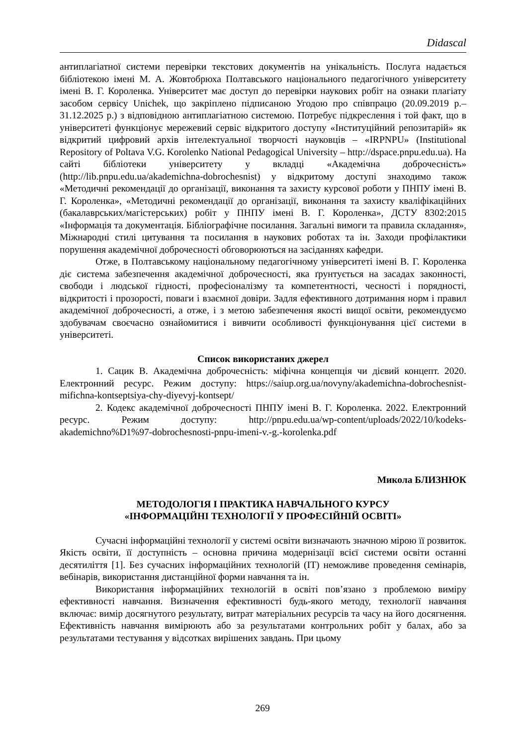Didascal
антиплагіатної системи перевірки текстових документів на унікальність. Послуга надається бібліотекою імені М. А. Жовтобрюха Полтавського національного педагогічного університету імені В. Г. Короленка. Університет має доступ до перевірки наукових робіт на ознаки плагіату засобом сервісу Unichek, що закріплено підписаною Угодою про співпрацю (20.09.2019 р.– 31.12.2025 р.) з відповідною антиплагіатною системою. Потребує підкреслення і той факт, що в університеті функціонує мережевий сервіс відкритого доступу «Інституційний репозитарій» як відкритий цифровий архів інтелектуальної творчості науковців – «IRPNPU» (Institutional Repository of Poltava V.G. Korolenko National Pedagogical University – http://dspace.pnpu.edu.ua). На сайті бібліотеки університету у вкладці «Академічна доброчесність» (http://lib.pnpu.edu.ua/akademichna-dobrochesnist) у відкритому доступі знаходимо також «Методичні рекомендації до організації, виконання та захисту курсової роботи у ПНПУ імені В. Г. Короленка», «Методичні рекомендації до організації, виконання та захисту кваліфікаційних (бакалаврських/магістерських) робіт у ПНПУ імені В. Г. Короленка», ДСТУ 8302:2015 «Інформація та документація. Бібліографічне посилання. Загальні вимоги та правила складання», Міжнародні стилі цитування та посилання в наукових роботах та ін. Заходи профілактики порушення академічної доброчесності обговорюються на засіданнях кафедри.
Отже, в Полтавському національному педагогічному університеті імені В. Г. Короленка діє система забезпечення академічної доброчесності, яка ґрунтується на засадах законності, свободи і людської гідності, професіоналізму та компетентності, чесності і порядності, відкритості і прозорості, поваги і взаємної довіри. Задля ефективного дотримання норм і правил академічної доброчесності, а отже, і з метою забезпечення якості вищої освіти, рекомендуємо здобувачам своєчасно ознайомитися і вивчити особливості функціонування цієї системи в університеті.
Список використаних джерел
1. Сацик В. Академічна доброчесність: міфічна концепція чи дієвий концепт. 2020. Електронний ресурс. Режим доступу: https://saiup.org.ua/novyny/akademichna-dobrochesnist-mifichna-kontseptsiya-chy-diyevyj-kontsept/
2. Кодекс академічної доброчесності ПНПУ імені В. Г. Короленка. 2022. Електронний ресурс. Режим доступу: http://pnpu.edu.ua/wp-content/uploads/2022/10/kodeks-akademichno%D1%97-dobrochesnosti-pnpu-imeni-v.-g.-korolenka.pdf
Микола БЛИЗНЮК
МЕТОДОЛОГІЯ І ПРАКТИКА НАВЧАЛЬНОГО КУРСУ
«ІНФОРМАЦІЙНІ ТЕХНОЛОГІЇ У ПРОФЕСІЙНІЙ ОСВІТІ»
Сучасні інформаційні технології у системі освіти визначають значною мірою її розвиток. Якість освіти, її доступність – основна причина модернізації всієї системи освіти останні десятиліття [1]. Без сучасних інформаційних технологій (ІТ) неможливе проведення семінарів, вебінарів, використання дистанційної форми навчання та ін.
Використання інформаційних технологій в освіті пов’язано з проблемою виміру ефективності навчання. Визначення ефективності будь-якого методу, технології навчання включає: вимір досягнутого результату, витрат матеріальних ресурсів та часу на його досягнення. Ефективність навчання вимірюють або за результатами контрольних робіт у балах, або за результатами тестування у відсотках вирішених завдань. При цьому
269